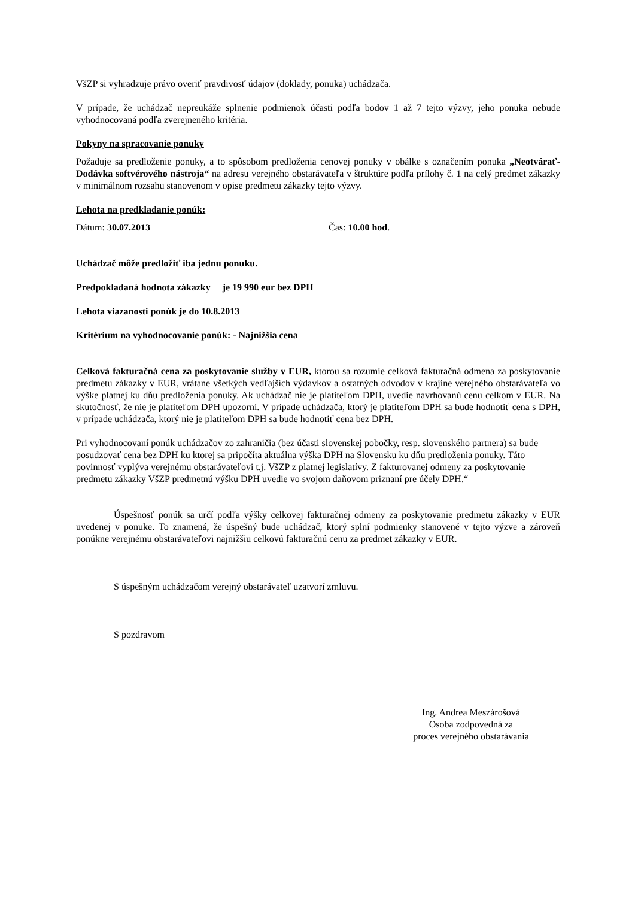VšZP si vyhradzuje právo overiť pravdivosť údajov (doklady, ponuka) uchádzača.
V prípade, že uchádzač nepreukáže splnenie podmienok účasti podľa bodov 1 až 7 tejto výzvy, jeho ponuka nebude vyhodnocovaná podľa zverejneného kritéria.
Pokyny na spracovanie ponuky
Požaduje sa predloženie ponuky, a to spôsobom predloženia cenovej ponuky v obálke s označením ponuka „Neotvárať- Dodávka softvérového nástroja“ na adresu verejného obstarávateľa v štruktúre podľa prílohy č. 1 na celý predmet zákazky v minimálnom rozsahu stanovenom v opise predmetu zákazky tejto výzvy.
Lehota na predkladanie ponúk:
Dátum: 30.07.2013 Čas: 10.00 hod.
Uchádzač môže predložiť iba jednu ponuku.
Predpokladaná hodnota zákazky je 19 990 eur bez DPH
Lehota viazanosti ponúk je do 10.8.2013
Kritérium na vyhodnocovanie ponúk: - Najnižšia cena
Celková fakturačná cena za poskytovanie služby v EUR, ktorou sa rozumie celková fakturačná odmena za poskytovanie predmetu zákazky v EUR, vrátane všetkých vedľajších výdavkov a ostatných odvodov v krajine verejného obstarávateľa vo výške platnej ku dňu predloženia ponuky. Ak uchádzač nie je platiteľom DPH, uvedie navrhovanú cenu celkom v EUR. Na skutočnosť, že nie je platiteľom DPH upozorní. V prípade uchádzača, ktorý je platiteľom DPH sa bude hodnotiť cena s DPH, v prípade uchádzača, ktorý nie je platiteľom DPH sa bude hodnotiť cena bez DPH.
Pri vyhodnocovaní ponúk uchádzačov zo zahraničia (bez účasti slovenskej pobočky, resp. slovenského partnera) sa bude posudzovať cena bez DPH ku ktorej sa pripočíta aktuálna výška DPH na Slovensku ku dňu predloženia ponuky. Táto povinnosť vyplýva verejnému obstarávateľovi t.j. VšZP z platnej legislatívy. Z fakturovanej odmeny za poskytovanie predmetu zákazky VšZP predmetnú výšku DPH uvedie vo svojom daňovom priznaní pre účely DPH.“
Úspešnosť ponúk sa určí podľa výšky celkovej fakturačnej odmeny za poskytovanie predmetu zákazky v EUR uvedenej v ponuke. To znamená, že úspešný bude uchádzač, ktorý splní podmienky stanovené v tejto výzve a zároveň ponúkne verejnému obstarávateľovi najnižšiu celkovú fakturačnú cenu za predmet zákazky v EUR.
S úspešným uchádzačom verejný obstarávateľ uzatvorí zmluvu.
S pozdravom
Ing. Andrea Meszárošová
Osoba zodpovedná za
proces verejného obstarávania